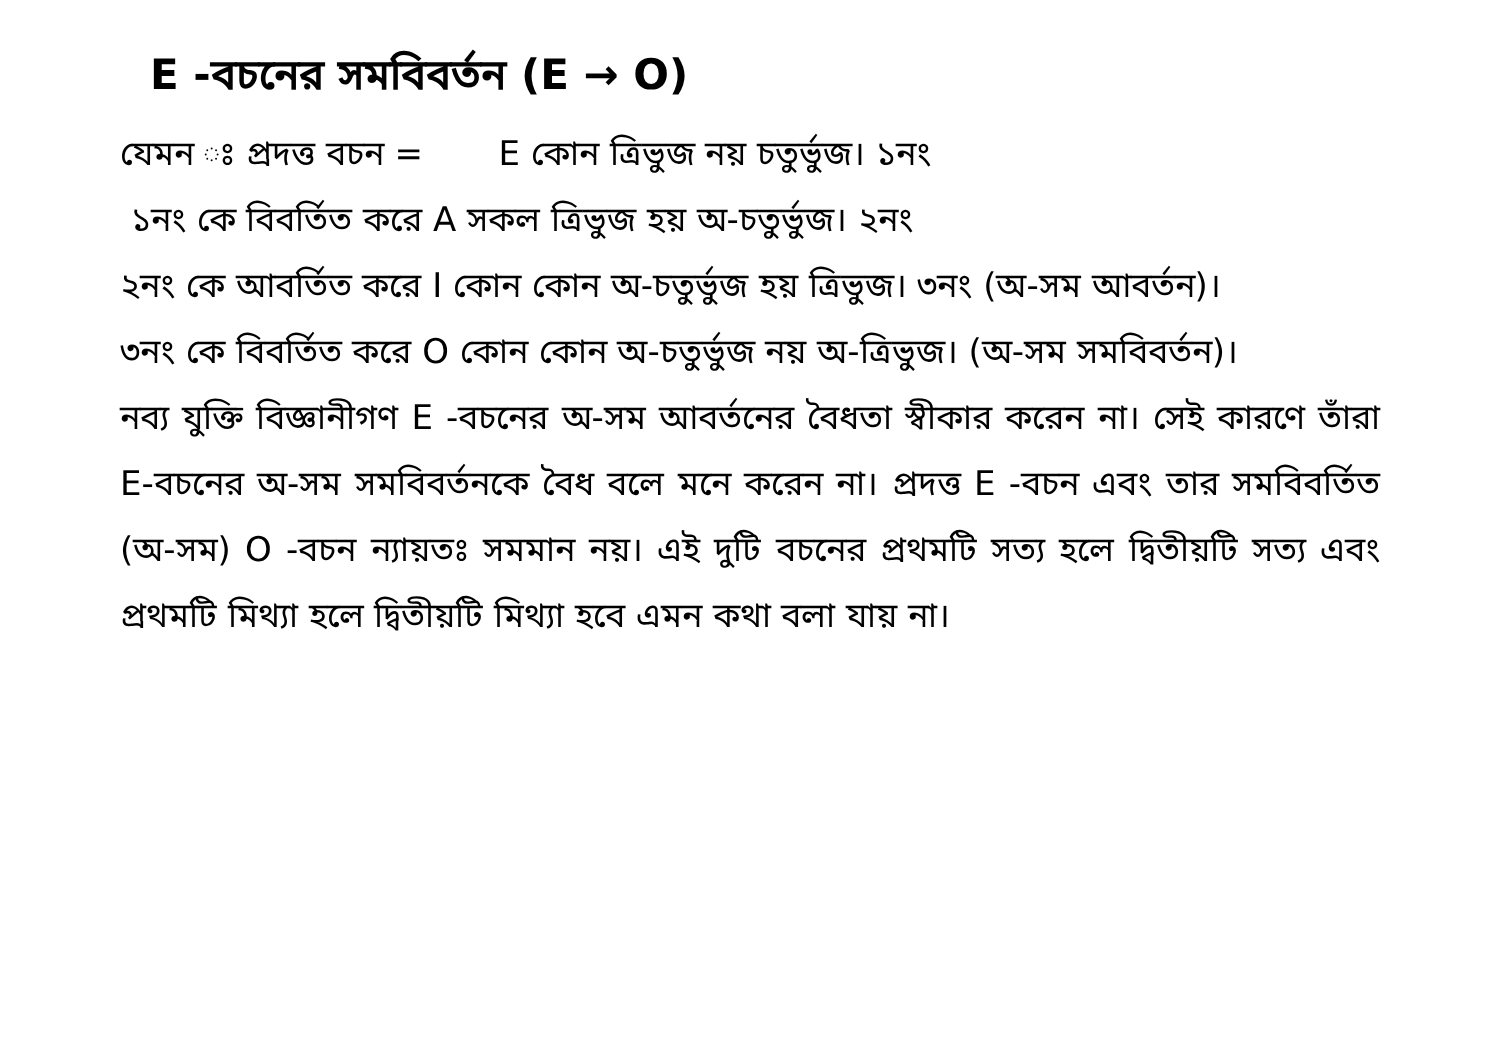E -বচনের সমবিবর্তন (E → O)
যেমন ঃ প্রদত্ত বচন = E কোন ত্রিভুজ নয় চতুর্ভুজ। ১নং
১নং কে বিবর্তিত করে A সকল ত্রিভুজ হয় অ-চতুর্ভুজ। ২নং
২নং কে আবর্তিত করে I কোন কোন অ-চতুর্ভুজ হয় ত্রিভুজ। ৩নং (অ-সম আবর্তন)।
৩নং কে বিবর্তিত করে O কোন কোন অ-চতুর্ভুজ নয় অ-ত্রিভুজ। (অ-সম সমবিবর্তন)।
নব্য যুক্তি বিজ্ঞানীগণ E -বচনের অ-সম আবর্তনের বৈধতা স্বীকার করেন না। সেই কারণে তাঁরা E-বচনের অ-সম সমবিবর্তনকে বৈধ বলে মনে করেন না। প্রদত্ত E -বচন এবং তার সমবিবর্তিত (অ-সম) O -বচন ন্যায়তঃ সমমান নয়। এই দুটি বচনের প্রথমটি সত্য হলে দ্বিতীয়টি সত্য এবং প্রথমটি মিথ্যা হলে দ্বিতীয়টি মিথ্যা হবে এমন কথা বলা যায় না।